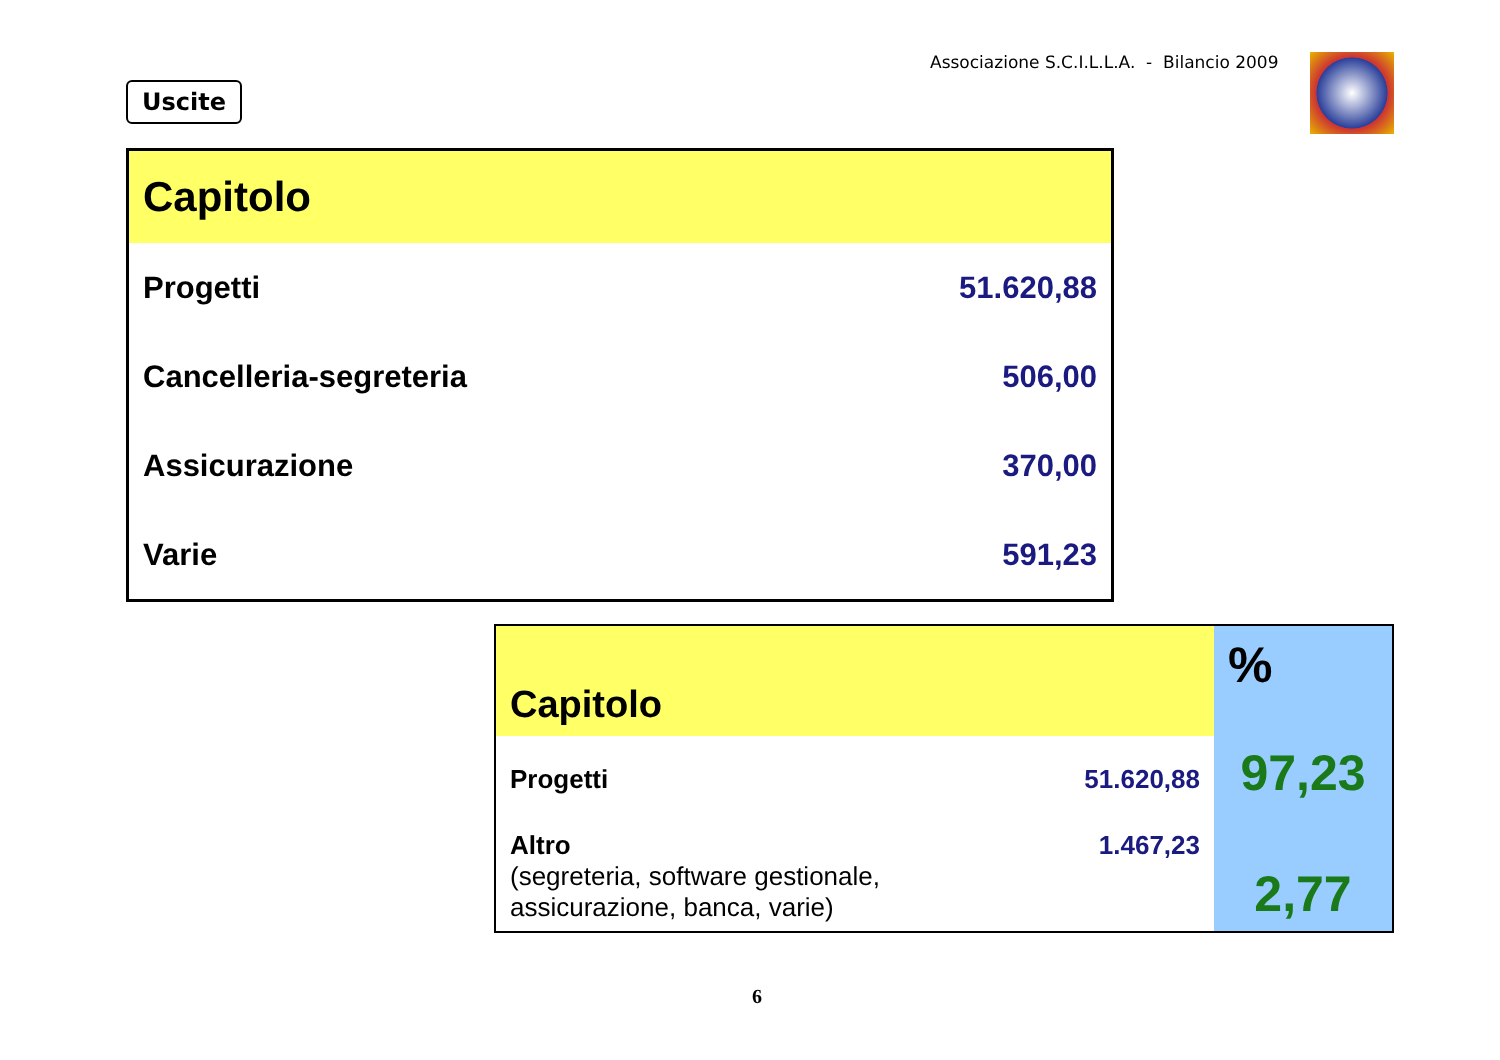Associazione S.C.I.L.L.A. - Bilancio 2009
Uscite
| Capitolo | |
| --- | --- |
| Progetti | 51.620,88 |
| Cancelleria-segreteria | 506,00 |
| Assicurazione | 370,00 |
| Varie | 591,23 |
| Capitolo | | % |
| --- | --- | --- |
| Progetti | 51.620,88 | 97,23 |
| Altro (segreteria, software gestionale, assicurazione, banca, varie) | 1.467,23 | 2,77 |
6